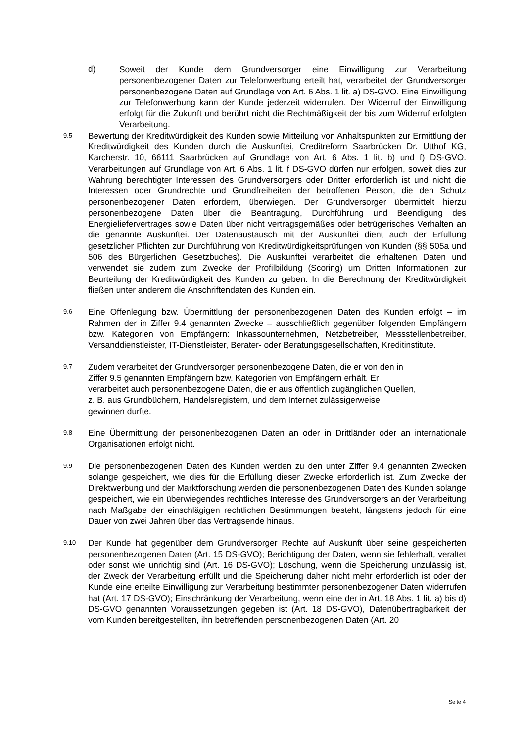d) Soweit der Kunde dem Grundversorger eine Einwilligung zur Verarbeitung personenbezogener Daten zur Telefonwerbung erteilt hat, verarbeitet der Grundversorger personenbezogene Daten auf Grundlage von Art. 6 Abs. 1 lit. a) DS-GVO. Eine Einwilligung zur Telefonwerbung kann der Kunde jederzeit widerrufen. Der Widerruf der Einwilligung erfolgt für die Zukunft und berührt nicht die Rechtmäßigkeit der bis zum Widerruf erfolgten Verarbeitung.
9.5
Bewertung der Kreditwürdigkeit des Kunden sowie Mitteilung von Anhaltspunkten zur Ermittlung der Kreditwürdigkeit des Kunden durch die Auskunftei, Creditreform Saarbrücken Dr. Utthof KG, Karcherstr. 10, 66111 Saarbrücken auf Grundlage von Art. 6 Abs. 1 lit. b) und f) DS-GVO. Verarbeitungen auf Grundlage von Art. 6 Abs. 1 lit. f DS-GVO dürfen nur erfolgen, soweit dies zur Wahrung berechtigter Interessen des Grundversorgers oder Dritter erforderlich ist und nicht die Interessen oder Grundrechte und Grundfreiheiten der betroffenen Person, die den Schutz personenbezogener Daten erfordern, überwiegen. Der Grundversorger übermittelt hierzu personenbezogene Daten über die Beantragung, Durchführung und Beendigung des Energieliefervertrages sowie Daten über nicht vertragsgemäßes oder betrügerisches Verhalten an die genannte Auskunftei. Der Datenaustausch mit der Auskunftei dient auch der Erfüllung gesetzlicher Pflichten zur Durchführung von Kreditwürdigkeitsprüfungen von Kunden (§§ 505a und 506 des Bürgerlichen Gesetzbuches). Die Auskunftei verarbeitet die erhaltenen Daten und verwendet sie zudem zum Zwecke der Profilbildung (Scoring) um Dritten Informationen zur Beurteilung der Kreditwürdigkeit des Kunden zu geben. In die Berechnung der Kreditwürdigkeit fließen unter anderem die Anschriftendaten des Kunden ein.
9.6
Eine Offenlegung bzw. Übermittlung der personenbezogenen Daten des Kunden erfolgt – im Rahmen der in Ziffer 9.4 genannten Zwecke – ausschließlich gegenüber folgenden Empfängern bzw. Kategorien von Empfängern: Inkassounternehmen, Netzbetreiber, Messstellenbetreiber, Versanddienstleister, IT-Dienstleister, Berater- oder Beratungsgesellschaften, Kreditinstitute.
9.7
Zudem verarbeitet der Grundversorger personenbezogene Daten, die er von den in
Ziffer 9.5 genannten Empfängern bzw. Kategorien von Empfängern erhält. Er
verarbeitet auch personenbezogene Daten, die er aus öffentlich zugänglichen Quellen,
z. B. aus Grundbüchern, Handelsregistern, und dem Internet zulässigerweise
gewinnen durfte.
9.8
Eine Übermittlung der personenbezogenen Daten an oder in Drittländer oder an internationale Organisationen erfolgt nicht.
9.9
Die personenbezogenen Daten des Kunden werden zu den unter Ziffer 9.4 genannten Zwecken solange gespeichert, wie dies für die Erfüllung dieser Zwecke erforderlich ist. Zum Zwecke der Direktwerbung und der Marktforschung werden die personenbezogenen Daten des Kunden solange gespeichert, wie ein überwiegendes rechtliches Interesse des Grundversorgers an der Verarbeitung nach Maßgabe der einschlägigen rechtlichen Bestimmungen besteht, längstens jedoch für eine Dauer von zwei Jahren über das Vertragsende hinaus.
9.10
Der Kunde hat gegenüber dem Grundversorger Rechte auf Auskunft über seine gespeicherten personenbezogenen Daten (Art. 15 DS-GVO); Berichtigung der Daten, wenn sie fehlerhaft, veraltet oder sonst wie unrichtig sind (Art. 16 DS-GVO); Löschung, wenn die Speicherung unzulässig ist, der Zweck der Verarbeitung erfüllt und die Speicherung daher nicht mehr erforderlich ist oder der Kunde eine erteilte Einwilligung zur Verarbeitung bestimmter personenbezogener Daten widerrufen hat (Art. 17 DS-GVO); Einschränkung der Verarbeitung, wenn eine der in Art. 18 Abs. 1 lit. a) bis d) DS-GVO genannten Voraussetzungen gegeben ist (Art. 18 DS-GVO), Datenübertragbarkeit der vom Kunden bereitgestellten, ihn betreffenden personenbezogenen Daten (Art. 20
Seite 4